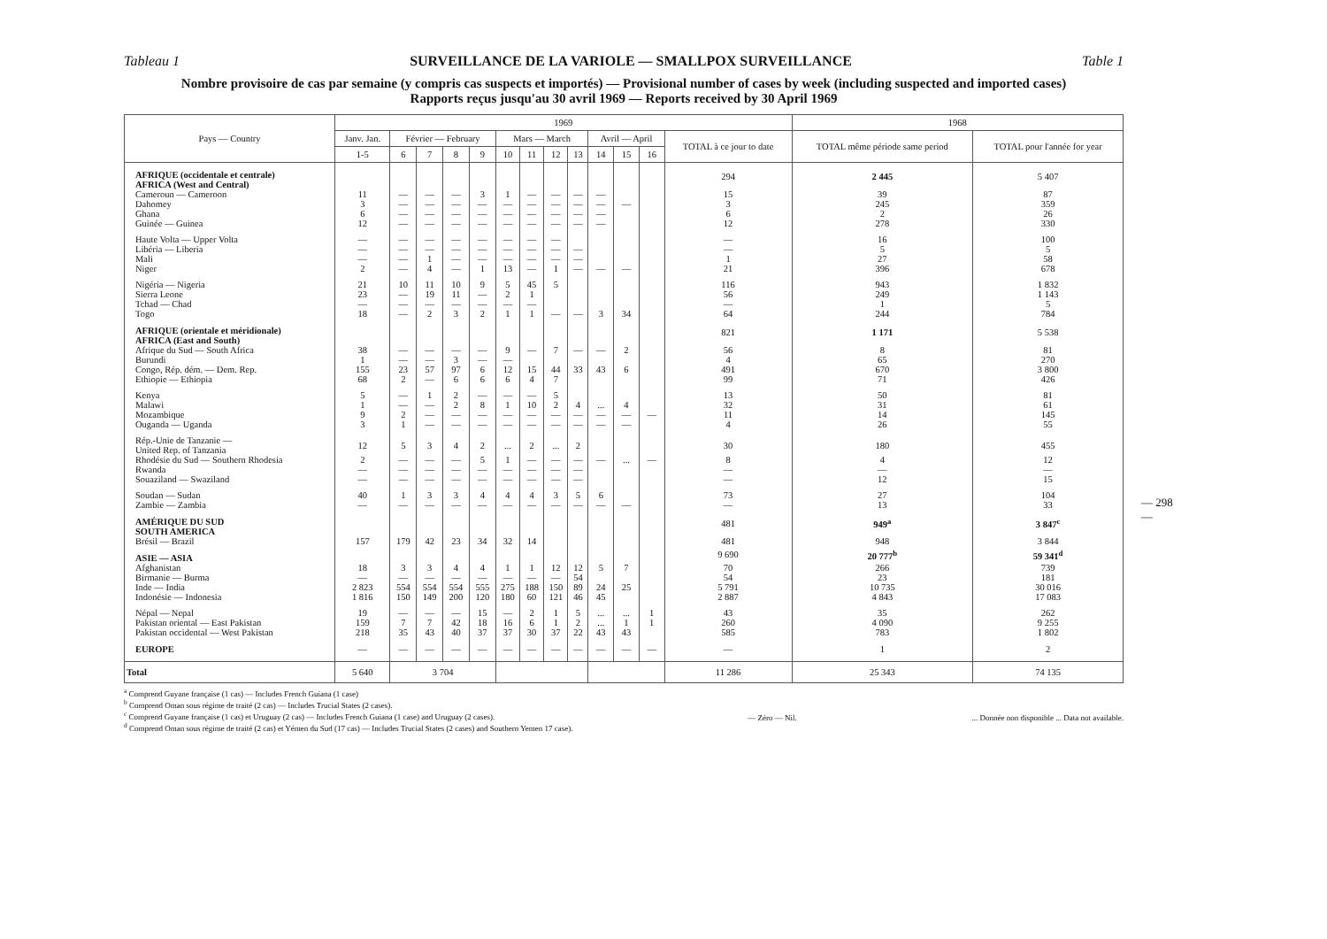Tableau 1 SURVEILLANCE DE LA VARIOLE — SMALLPOX SURVEILLANCE Table 1
Nombre provisoire de cas par semaine (y compris cas suspects et importés) — Provisional number of cases by week (including suspected and imported cases)
Rapports reçus jusqu'au 30 avril 1969 — Reports received by 30 April 1969
| Pays — Country | 1969 | | | | | | | | | | | | | 1968 | |
| --- | --- | --- | --- | --- | --- | --- | --- | --- | --- | --- | --- | --- | --- | --- | --- |
| | Janv. Jan. | Février — February | | | | Mars — March | | | | Avril — April | | | TOTAL à ce jour to date | TOTAL même période same period | TOTAL pour l'année for year |
| | 1-5 | 6 | 7 | 8 | 9 | 10 | 11 | 12 | 13 | 14 | 15 | 16 | | | |
| AFRIQUE (occidentale et centrale) AFRICA (West and Central) | | | | | | | | | | | | | 294 | 2 445 | 5 407 |
| Cameroun — Cameroon | 11 | — | — | — | 3 | 1 | — | — | — | — | | | 15 | 39 | 87 |
| Dahomey | 3 | — | — | — | — | — | — | — | — | — | — | | 3 | 245 | 359 |
| Ghana | 6 | — | — | — | — | — | — | — | — | — | | | 6 | 2 | 26 |
| Guinée — Guinea | 12 | — | — | — | — | — | — | — | — | — | | | 12 | 278 | 330 |
| Haute Volta — Upper Volta | — | — | — | — | — | — | — | — | | | | | — | 16 | 100 |
| Libéria — Liberia | — | — | — | — | — | — | — | — | — | | | | — | 5 | 5 |
| Mali | — | — | 1 | — | — | — | — | — | — | | | | 1 | 27 | 58 |
| Niger | 2 | — | 4 | — | 1 | 13 | — | 1 | — | — | — | | 21 | 396 | 678 |
| Nigéria — Nigeria | 21 | 10 | 11 | 10 | 9 | 5 | 45 | 5 | | | | | 116 | 943 | 1 832 |
| Sierra Leone | 23 | — | 19 | 11 | — | 2 | 1 | | | | | | 56 | 249 | 1 143 |
| Tchad — Chad | — | — | — | — | — | — | — | | | | | | — | 1 | 5 |
| Togo | 18 | — | 2 | 3 | 2 | 1 | 1 | — | — | 3 | 34 | | 64 | 244 | 784 |
| AFRIQUE (orientale et méridionale) AFRICA (East and South) | | | | | | | | | | | | | 821 | 1 171 | 5 538 |
| Afrique du Sud — South Africa | 38 | — | — | — | — | 9 | — | 7 | — | — | 2 | | 56 | 8 | 81 |
| Burundi | 1 | — | — | 3 | — | — | | | | | | | 4 | 65 | 270 |
| Congo, Rép. dém. — Dem. Rep. | 155 | 23 | 57 | 97 | 6 | 12 | 15 | 44 | 33 | 43 | 6 | | 491 | 670 | 3 800 |
| Ethiopie — Ethiopia | 68 | 2 | — | 6 | 6 | 6 | 4 | 7 | | | | | 99 | 71 | 426 |
| Kenya | 5 | — | 1 | 2 | — | — | — | 5 | | | | | 13 | 50 | 81 |
| Malawi | 1 | — | — | 2 | 8 | 1 | 10 | 2 | 4 | ... | 4 | | 32 | 31 | 61 |
| Mozambique | 9 | 2 | — | — | — | — | — | — | — | — | — | — | 11 | 14 | 145 |
| Ouganda — Uganda | 3 | 1 | — | — | — | — | — | — | — | — | — | | 4 | 26 | 55 |
| Rép.-Unie de Tanzanie — United Rep. of Tanzania | 12 | 5 | 3 | 4 | 2 | ... | 2 | ... | 2 | | | | 30 | 180 | 455 |
| Rhodésie du Sud — Southern Rhodesia | 2 | — | — | — | 5 | 1 | — | — | — | — | ... | — | 8 | 4 | 12 |
| Rwanda | — | — | — | — | — | — | — | — | — | | | | — | — | — |
| Souaziland — Swaziland | — | — | — | — | — | — | — | — | — | | | | — | 12 | 15 |
| Soudan — Sudan | 40 | 1 | 3 | 3 | 4 | 4 | 4 | 3 | 5 | 6 | | | 73 | 27 | 104 |
| Zambie — Zambia | — | — | — | — | — | — | — | — | — | — | — | | — | 13 | 33 |
| AMÉRIQUE DU SUD SOUTH AMERICA | | | | | | | | | | | | | 481 | 949<sup>a</sup> | 3 847<sup>c</sup> |
| Brésil — Brazil | 157 | 179 | 42 | 23 | 34 | 32 | 14 | | | | | | 481 | 948 | 3 844 |
| ASIE — ASIA | | | | | | | | | | | | | 9 690 | 20 777<sup>b</sup> | 59 341<sup>d</sup> |
| Afghanistan | 18 | 3 | 3 | 4 | 4 | 1 | 1 | 12 | 12 | 5 | 7 | | 70 | 266 | 739 |
| Birmanie — Burma | — | — | — | — | — | — | — | — | 54 | | | | 54 | 23 | 181 |
| Inde — India | 2 823 | 554 | 554 | 554 | 555 | 275 | 188 | 150 | 89 | 24 | 25 | | 5 791 | 10 735 | 30 016 |
| Indonésie — Indonesia | 1 816 | 150 | 149 | 200 | 120 | 180 | 60 | 121 | 46 | 45 | | | 2 887 | 4 843 | 17 083 |
| Népal — Nepal | 19 | — | — | — | 15 | — | 2 | 1 | 5 | ... | ... | 1 | 43 | 35 | 262 |
| Pakistan oriental — East Pakistan | 159 | 7 | 7 | 42 | 18 | 16 | 6 | 1 | 2 | ... | 1 | 1 | 260 | 4 090 | 9 255 |
| Pakistan occidental — West Pakistan | 218 | 35 | 43 | 40 | 37 | 37 | 30 | 37 | 22 | 43 | 43 | | 585 | 783 | 1 802 |
| EUROPE | — | — | — | — | — | — | — | — | — | — | — | — | — | 1 | 2 |
| Total | 5 640 | 3 704 | | | | | | | | | | | 11 286 | 25 343 | 74 135 |
<sup>a</sup> Comprend Guyane française (1 cas) — Includes French Guiana (1 case)
<sup>b</sup> Comprend Oman sous régime de traité (2 cas) — Includes Trucial States (2 cases).
<sup>c</sup> Comprend Guyane française (1 cas) et Uruguay (2 cas) — Includes French Guiana (1 case) and Uruguay (2 cases).
<sup>d</sup> Comprend Oman sous régime de traité (2 cas) et Yémen du Sud (17 cas) — Includes Trucial States (2 cases) and Southern Yemen 17 case).
— Zéro — Nil.
... Donnée non disponible ... Data not available.
— 298 —